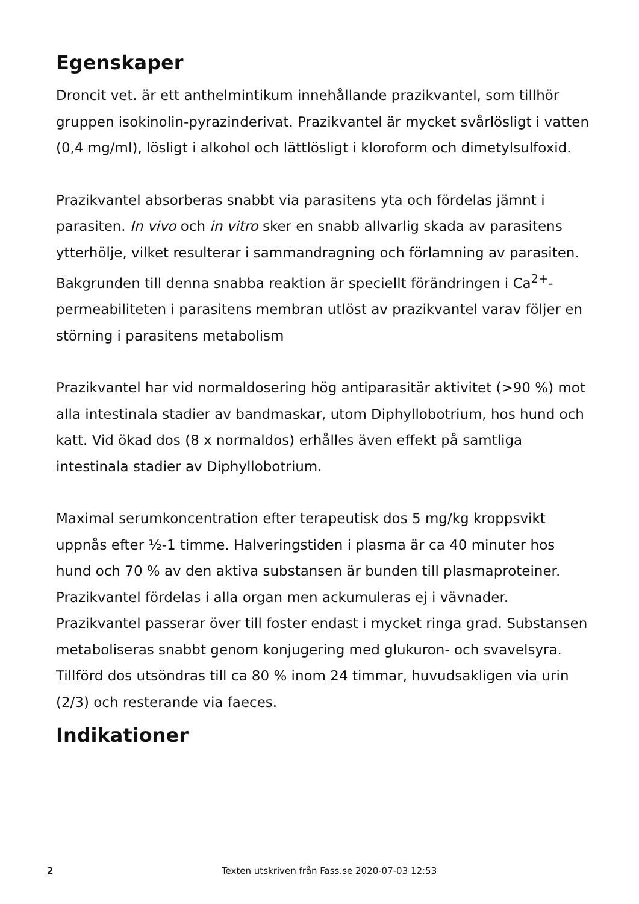Egenskaper
Droncit vet. är ett anthelmintikum innehållande prazikvantel, som tillhör gruppen isokinolin-pyrazinderivat. Prazikvantel är mycket svårlösligt i vatten (0,4 mg/ml), lösligt i alkohol och lättlösligt i kloroform och dimetylsulfoxid.
Prazikvantel absorberas snabbt via parasitens yta och fördelas jämnt i parasiten. In vivo och in vitro sker en snabb allvarlig skada av parasitens ytterhölje, vilket resulterar i sammandragning och förlamning av parasiten. Bakgrunden till denna snabba reaktion är speciellt förändringen i Ca<sup>2+</sup>-permeabiliteten i parasitens membran utlöst av prazikvantel varav följer en störning i parasitens metabolism
Prazikvantel har vid normaldosering hög antiparasitär aktivitet (>90 %) mot alla intestinala stadier av bandmaskar, utom Diphyllobotrium, hos hund och katt. Vid ökad dos (8 x normaldos) erhålles även effekt på samtliga intestinala stadier av Diphyllobotrium.
Maximal serumkoncentration efter terapeutisk dos 5 mg/kg kroppsvikt uppnås efter ½-1 timme. Halveringstiden i plasma är ca 40 minuter hos hund och 70 % av den aktiva substansen är bunden till plasmaproteiner.
Prazikvantel fördelas i alla organ men ackumuleras ej i vävnader. Prazikvantel passerar över till foster endast i mycket ringa grad. Substansen metaboliseras snabbt genom konjugering med glukuron- och svavelsyra. Tillförd dos utsöndras till ca 80 % inom 24 timmar, huvudsakligen via urin (2/3) och resterande via faeces.
Indikationer
2 Texten utskriven från Fass.se 2020-07-03 12:53